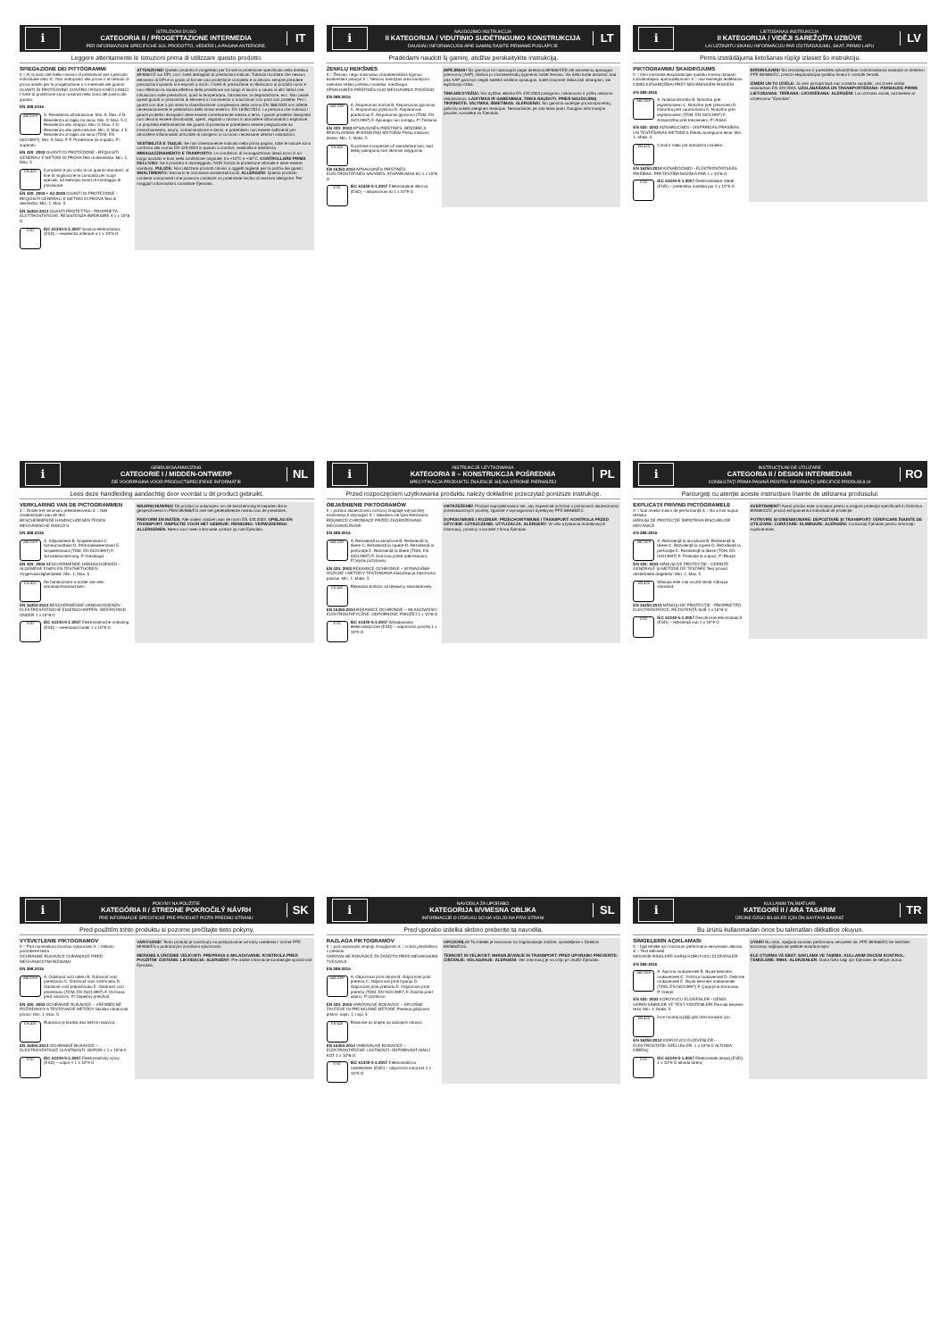i
ISTRUZIONI D'USO
CATEGORIA II / PROGETTAZIONE INTERMEDIA
PER INFORMAZIONI SPECIFICHE SUL PRODOTTO, VEDERE LA PAGINA ANTERIORE.
IT
Leggere attentamente le istruzioni prima di utilizzare questo prodotto.
SPIEGAZIONE DEI PITTOGRAMMI
0 = Al di sotto del livello minimo di prestazioni per il pericolo individuale dato X= Non sottoposto alla prova o al metodo di prova adatto per la progettazione o il materiale del guanto
GUANTI DI PROTEZIONE CONTRO I RISCHI MECCANICI
I livelli di protezione sono misurati nella zona del palmo del guanto.
EN 388:2016
ABCDEF
A. Resistenza all'abrasione, Min. 0; Max. 4 B. Resistenza al taglio da lama, Min. 0; Max. 5 C. Resistenza allo strappo, Min. 0; Max. 4 D. Resistenza alla perforazione, Min. 0; Max. 4 E. Resistenza al taglio da lama (TDM, EN ISO13997), Min. A; Max. F F. Protezione da impatto, P= superato
EN 420: 2003 GUANTI DI PROTEZIONE - REQUISITI GENERALI E METODI DI PROVA Test di destrezza: Min. 1; Max. 5
EN 420
Il prodotto è più corto di un guanto standard, al fine di migliorarne la comodità per scopi speciali, ad esempio lavori di montaggio di precisione.
EN 420: 2003 + A1:2009 GUANTI DI PROTEZIONE - REQUISITI GENERALI E METODI DI PROVA Test di destrezza: Min. 1; Max. 5
EN 16350:2014 GUANTI PROTETTIVI - PROPRIETÀ ELETTROSTATICHE. RESISTENZA INFERIORE A 1 x 10^8 Ω
ESD
IEC 61340-5-1:2007 Scarica elettrostatica (ESD) – resistenza inferiore a 1 x 10^9 Ω
ATTENZIONE! Questo prodotto è progettato per fornire la protezione specificata nella direttiva 89/686/CE sui DPI, con i livelli dettagliati di prestazioni indicati. Tuttavia ricordate che nessun elemento di DPI è in grado di fornire una protezione completa e si devono sempre prendere precauzioni quando si è esposti a rischi. I livelli di prestazione si riferiscono ai prodotti nuovi e non riflettono la durata effettiva della protezione sul luogo di lavoro a causa di altri fattori che influiscono sulle prestazioni, quali la temperatura, l'abrasione, la degradazione, ecc. Non usare questi guanti in prossimità di elementi in movimento o macchinari con parti non protette. Per i guanti con due o più strati la classificazione complessiva della norma EN 388:2003 non riflette necessariamente le prestazioni dello strato esterno. EN 16350:2014: La persona che indossa i guanti protettivi dissipativi deve essere correttamente messa a terra. I guanti protettivi dissipativi non devono essere disimballati, aperti, regolati o rimossi in atmosfere infiammabili o esplosive. Le proprietà elettrostatiche dei guanti di protezione potrebbero essere pregiudicate da invecchiamento, usura, contaminazione e danni, e potrebbero non essere sufficienti per atmosfere infiammabili arricchite di ossigeno in cui sono necessarie ulteriori valutazioni.
VESTIBILITÀ E TAGLIE: Se non diversamente indicato nella prima pagina, tutte le misure sono conformi alla norma EN 420:2003 in quanto a comfort, vestibilità e destrezza. IMMAGAZZINAMENTO E TRASPORTO: Le condizioni di immagazzinato ideali sono in un luogo asciutto e buio nella confezione originale, tra +10°C e +30°C. CONTROLLARE PRIMA DELL'USO: Se il prodotto è danneggiato, NON fornirà la protezione ottimale e deve essere sostituito. PULIZIA: Non utilizzare prodotti chimici o oggetti taglienti per la pulizia dei guanti. SMALTIMENTO: Secondo le normative ambientali locali. ALLERGENI: Questo prodotto contiene componenti che possono costituire un potenziale rischio di reazioni allergiche. Per maggiori informazioni contattare Ejendals.
i
NAUDOJIMO INSTRUKCIJA
II KATEGORIJA / VIDUTINIO SUDĖTINGUMO KONSTRUKCIJA
DAUGIAU INFORMACIJOS APIE GAMINĮ RASITE PIRMAME PUSLAPYJE
LT
Pradėdami naudoti šį gaminį, atidžiai perskaitykite instrukciją.
ŽENKLŲ REIKŠMĖS
0 = Žemiau, negu minimalus charakteristikos lygmuo konkrečiam pavojui X = Nebuvo bandytas arba bandymo metodas netiko pirštinių modeliui, medžiagai.
APSAUGINĖS PIRŠTINĖS NUO MECHANINIO POVEIKIO
EN 388:2016
ABCDEF
A. Atsparumas trinčiai B. Atsparumas įpjovimui C. Atsparumas plyšimui D. Atsparumas pradūrimui E. Atsparumas įpjovimui (TDM, EN ISO13997) F. Apsauga nuo smūgių, P=Tinkama
EN 420: 2003 APSAUGINĖS PIRŠTINĖS. BENDRIEJI REIKALAVIMAI IR BANDYMŲ METODAI Pirštų miklumo testas: Min. 1; Maks. 5
EN 420
Ši pirštinė trumpesnė už standartinę tam, kad teiktų patogumą tam tikromis sąlygomis.
EN 16350:2014 APSAUGINĖS PIRŠTINĖS. ELEKTROSTATINĖS SAVYBĖS. ATSPARUMAS IKI 1 x 10^8 Ω
ESD
IEC 61340-5-1:2007 Elektrostatinė iškrova (ESD) – atsparumas iki 1 x 10^9 Ω
ĮSPĖJIMAS! Šis gaminys turi apsaugoti pagal direktyvą 89/686/EEB dėl asmeninių apsaugos priemonių (AAP), tikslius jo charakteristikų lygmenis rasite žemiau. Vis dėlto turite atsiminti, kad joks AAP gaminys negali suteikti visiškos apsaugos, todėl visuomet reikia būti atsargiam, kai egzistuoja rizika.
TINKAMI DYDŽIAI. Visi dydžiai atitinka EN 420:2003 patogumo, tinkamumo ir pirštų miklumo reikalavimus. LAIKYMAS IR GABENIMAS. TINKA NAUDOTI. PRIEŠ NAUDOJIMĄ TIKRINKITE. VALYMAS. IŠMETIMAS. ALERGENAI. Šio gaminio sudėtyje yra komponentų, galinčių sukelti alergines reakcijas. Nenaudokite, jei oda labai jautri. Daugiau informacijos gausite, susisiekę su Ejendals.
i
LIETOŠANAS INSTRUKCIJA
II KATEGORIJA / VIDĒJI SAREŽĢĪTA UZBŪVE
LAI UZZINĀTU SĪKĀKU INFORMĀCIJU PAR IZSTRĀDĀJUMU, SKAT. PIRMO LAPU
LV
Pirms izstrādājuma lietošanas rūpīgi izlasiet šo instrukciju.
PIKTOGRAMMU SKAIDROJUMS
0 = zem minimālā ekspluatācijas īpašību līmeņa dotajam individuālajam apdraudējumam X = nav iesniegts testēšanai
CIMDI AIZSARDZĪBAI PRET MEHĀNISKIEM RISKIEM
EN 388:2016
ABCDEF
A. Nodilumizturība B. Noturība pret iegriezumiem C. Noturība pret plīsumiem D. Noturība pret caurduršanu E. Noturība pret iegriezumiem (TDM, EN ISO13997) F. Aizsardzība pret triecieniem, P=Atbilst
EN 420: 2003 AIZSARGCIMDI - VISPĀRĪGĀS PRASĪBAS UN TESTĒŠANAS METODES Pirkstu kustīguma tests: Min. 1; Maks. 5
EN 420
Cimdi ir īsāki par standarta cimdiem.
EN 16350:2014 AIZSARGCIMDI - ELEKTROSTATISKĀS ĪPAŠĪBAS. PRETESTĪBA MAZĀKA PAR 1 x 10^8 Ω
ESD
IEC 61340-5-1:2007 Elektrostatiskā izlāde (ESD) – pretestība mazāka par 1 x 10^9 Ω
BRĪDINĀJUMS! Šis izstrādājums ir paredzēts aizsardzības nodrošināšanai saskaņā ar direktīvu PPE 89/686/EC, precīzi ekspluatācijas īpašību līmeņi ir norādīti zemāk.
IZMĒRI UN TO IZVĒLE: Ja vien pirmajā lapā nav norādīts savādāk, visi izmēri atbilst standartam EN 420:2003. UZGLABĀŠANA UN TRANSPORTĒŠANA: PĀRBAUDE PIRMS LIETOŠANAS: TĪRĪŠANA: LIKVIDĒŠANA: ALERĢĒNI: Lai uzzinātu vairāk, sazinieties ar uzņēmumu "Ejendals".
i
GEBRUIKSAANWIJZING
CATEGORIE I / MIDDEN-ONTWERP
ZIE VOORPAGINA VOOR PRODUCTSPECIFIEKE INFORMATIE
NL
Lees deze handleiding aandachtig door voordat u dit product gebruikt.
VERKLARING VAN DE PICTOGRAMMEN
0 = Onder het minimum prestatieniveau X = Niet onderworpen aan de test
BESCHERMENDE HANDSCHOENEN TEGEN MECHANISCHE RISICO'S
EN 388:2016
ABCDEF
A. Slijtvastheid B. Snijweerstand C. Scheurvastheid D. Perforatieweerstand E. Snijweerstand (TDM, EN ISO13997) F. Schokbescherming, P=Geslaagd
EN 420: 2003 BESCHERMENDE HANDSCHOENEN – ALGEMENE EISEN EN TESTMETHODEN Vingervaardigheidstest: Min. 1; Max. 5
EN 420
De handschoen is korter dan een standaardhandschoen.
EN 16350:2014 BESCHERMENDE HANDSCHOENEN - ELEKTROSTATISCHE EIGENSCHAPPEN. WEERSTAND ONDER 1 x 10^8 Ω
ESD
IEC 61340-5-1:2007 Elektrostatische ontlading (ESD) – weerstand onder 1 x 10^9 Ω
WAARSCHUWING! Dit product is ontworpen om de bescherming te bepalen die is gespecificeerd in PBM 89/686/EG met het gedetailleerde niveau van de prestaties.
PASVORM EN MATEN: Alle maten voldoen aan de norm EN 420:2003. OPSLAG EN TRANSPORT: INSPECTIE VOOR HET GEBRUIK: REINIGING: VERWIJDERING: ALLERGENEN: Neem voor meer informatie contact op met Ejendals.
i
INSTRUKCJE UŻYTKOWANIA
KATEGORIA II – KONSTRUKCJA POŚREDNIA
SPECYFIKACJA PRODUKTU ZNAJDUJE SIĘ NA STRONIE PIERWSZEJ
PL
Przed rozpoczęciem użytkowania produktu należy dokładnie przeczytać poniższe instrukcje.
OBJAŚNIENIE PIKTOGRAMÓW
0 = poziom skuteczności ochrony znajduje się poniżej minimalnych wymagań X = rękawica nie była testowana
RĘKAWICE CHRONIĄCE PRZED ZAGROŻENIAMI MECHANICZNYMI
EN 388:2016
ABCDEF
A. Rezistență la abrazivne B. Rezistență la tăiere C. Rezistență la rupere D. Rezistență la perforaţie E. Rezistență la tăiere (TDM, EN ISO13997) F. Ochrona przed uderzeniami, P=wynik pozytywny
EN 420: 2003 RĘKAWICE OCHRONNE – WYMAGANIA OGÓLNE I METODY TESTOWANIA Klasyfikacja zręczności palców: Min. 1; Maks. 5
EN 420
Rękawica krótsza od rękawicy standardowej.
EN 16350:2014 RĘKAWICE OCHRONNE – WŁAŚCIWOŚCI ELEKTROSTATYCZNE. ODPORNOŚĆ PONIŻEJ 1 x 10^8 Ω
ESD
IEC 61340-5-1:2007 Wyładowania elektrostatyczne (ESD) – odporność poniżej 1 x 10^9 Ω
OSTRZEŻENIE! Produkt zaprojektowano tak, aby zapewniał ochronę o poziomach skuteczności przedstawionych poniżej, zgodnie z wymaganiami dyrektywy PPE 89/686/EC.
DOPASOWANIE I ROZMIAR: PRZECHOWYWANIE I TRANSPORT: KONTROLA PRZED UŻYCIEM: CZYSZCZENIE: UTYLIZACJA: ALERGENY: W celu uzyskania dodatkowych informacji, prosimy o kontakt z firmą Ejendals.
i
INSTRUCŢIUNI DE UTILIZARE
CATEGORIA II / DESIGN INTERMEDIAR
CONSULTAŢI PRIMA PAGINĂ PENTRU INFORMAŢII SPECIFICE PRODUSULUI
RO
Parcurgeți cu atenție aceste instrucțiuni înainte de utilizarea produsului.
EXPLICAŢII PRIVIND PICTOGRAMELE
0 = Sub nivelul minim de performanţă X = Nu a fost supus testului
MĂNUŞI DE PROTECŢIE ÎMPOTRIVA RISCURILOR MECANICE
EN 388:2016
ABCDEF
A. Rezistenţă la abraziune B. Rezistenţă la tăiere C. Rezistenţă la rupere D. Rezistenţă la perforaţie E. Rezistenţă la tăiere (TDM, EN ISO13997) F. Protecţie la impact, P=Reuşit
EN 420: 2003 MĂNUŞI DE PROTECŢIE - CERINŢE GENERALE ŞI METODE DE TESTARE Test privind dexteritatea degetelor: Min. 1; Max. 5
EN 420
Mănuşa este mai scurtă decât mănuşa standard.
EN 16350:2014 MĂNUŞI DE PROTECŢIE - PROPRIETĂŢI ELECTROSTATICE. REZISTENŢĂ SUB 1 x 10^8 Ω
ESD
IEC 61340-5-1:2007 Descărcare electrostatică (ESD) – rezistenţă sub 1 x 10^9 Ω
AVERTISMENT! Acest produs este conceput pentru a asigura protecţia specificată în Directiva 89/686/CEE privind echipamentul individual de protecţie.
POTRIVIRE ŞI DIMENSIONARE: DEPOZITARE ŞI TRANSPORT: VERIFICARE ÎNAINTE DE UTILIZARE: CURĂŢARE: ELIMINARE: ALERGENI: Contactaţi Ejendals pentru informaţii suplimentare.
i
POKYNY NA POUŽITIE
KATEGÓRIA II / STREDNE POKROČILÝ NÁVRH
PRE INFORMÁCIE ŠPECIFICKÉ PRE PRODUKT POZRI PREDNÚ STRANU
SK
Pred použitím tohto produktu si pozorne prečítajte tieto pokyny.
VYSVETLENIE PIKTOGRAMOV
0 = Pod minimálnou úrovňou výkonnosti X = Nebolo podrobené testu
OCHRANNÉ RUKAVICE CHRÁNIACE PRED MECHANICKÝMI RIZIKAMI
EN 388:2016
ABCDEF
A. Odolnosť voči oderu B. Odolnosť voči prerezaniu C. Odolnosť voči roztrhnutiu D. Odolnosť voči prepichnutiu E. Odolnosť voči prerezaniu (TDM, EN ISO13997) F. Ochrana pred nárazom, P=Úspešný priechod
EN 420: 2003 OCHRANNÉ RUKAVICE – VŠEOBECNÉ POŽIADAVKY A TESTOVACIE METÓDY Skúška obratnosti prstov: Min. 1; Max. 5
EN 420
Rukavica je kratšia ako bežná rukavica.
EN 16350:2014 OCHRANNÉ RUKAVICE – ELEKTROSTATICKÉ VLASTNOSTI. ODPOR < 1 x 10^8 Ω
ESD
IEC 61340-5-1:2007 Elektrostatický výboj (ESD) – odpor < 1 x 10^9 Ω
VAROVANIE! Tento produkt je navrhnutý na poskytovanie ochrany uvedenej v norme PPE 89/686/ES s podrobnými úrovňami výkonnosti.
MERANIE A URČENIE VEĽKOSTI: PREPRAVA A SKLADOVANIE: KONTROLA PRED POUŽITÍM: ČISTENIE: LIKVIDÁCIA: ALERGÉNY: Pre ďalšie informácie kontaktujte spoločnosť Ejendals.
i
NAVODILA ZA UPORABO
KATEGORIJA II/VMESNA OBLIKA
INFORMACIJE O IZDELKU SO NA VOLJO NA PRVI STRANI
SL
Pred uporabo izdelka skrbno preberite ta navodila.
RAZLAGA PIKTOGRAMOV
0 = pod najmanjšo stopnjo zmogljivosti X = ni bilo predloženo v preskus
VAROVALNE ROKAVICE ZA ZAŠČITO PRED MEHANSKIMI TVEGANJI
EN 388:2016
ABCDEF
A. Odpornost proti obrabi B. Odpornost proti prerezu C. Odpornost proti trganju D. Odpornost proti prebodu E. Odpornost proti prerezu (TDM, EN ISO13997) F. Zaščita pred udarci, P=pozitivno
EN 420: 2003 VAROVALNE ROKAVICE – SPLOŠNE ZAHTEVE IN PRESKUSNE METODE Preskus gibljivosti prstov: najm. 1; najv. 5
EN 420
Rokavice so krajše od običajnih rokavic.
EN 16350:2014 VAROVALNE ROKAVICE – ELEKTROSTATIČNE LASTNOSTI. ODPORNOST MANJ KOT 1 x 10^8 Ω
ESD
IEC 61340-5-1:2007 Elektrostatična razelektritev (ESD) – odpornost manj kot 1 x 10^9 Ω
OPOZORILO! Ta izdelek je zasnovan za zagotavljanje zaščite, opredeljene v Direktivi 89/686/EGS.
TESNOST IN VELIKOST: SHRANJEVANJE IN TRANSPORT: PRED UPORABO PREVERITE: ČIŠČENJE: ODLAGANJE: ALERGENI: Več informacij je na voljo pri družbi Ejendals.
i
KULLANIM TALİMATLARI
KATEGORİ II / ARA TASARIM
ÜRÜNE ÖZGÜ BİLGİLER İÇİN ÖN SAYFAYA BAKINIZ
TR
Bu ürünü kullanmadan önce bu talimatları dikkatlice okuyun.
SİMGELERİN AÇIKLAMASI
0 = İlgili tehlike için minimum performans seviyesinin altında X = Test edilmedi
MEKANİK RİSKLERE KARŞI KORUYUCU ELDİVENLER
EN 388:2016
ABCDEF
A. Aşınma mukavemeti B. Bıçak kesmesi mukavemeti C. Yırtılma mukavemeti D. Delinme mukavemeti E. Bıçak kesmesi mukavemeti (TDM, EN ISO13997) F. Çarpışma Koruması, P=Geçer
EN 420: 2003 KORUYUCU ELDİVENLER - GENEL GEREKSİNİMLER VE TEST YÖNTEMLERİ Parmak becerisi testi: Min. 1; Maks. 5
EN 420
İnce montaj işçiliği gibi özel amaçlar için.
EN 16350:2014 KORUYUCU ELDİVENLER - ELEKTROSTATİK ÖZELLİKLER. 1 x 10^8 Ω ALTINDA DİRENÇ
ESD
IEC 61340-5-1:2007 Elektrostatik deşarj (ESD); 1 x 10^9 Ω altında direnç
UYARI! Bu ürün, aşağıda sunulan performans seviyeleri ile, PPE 89/686/EC'de belirtilen korumayı sağlayacak şekilde tasarlanmıştır.
ELE OTURMA VE EBAT: SAKLAMA VE TAŞIMA: KULLANIM ÖNCESİ KONTROL: TEMİZLEME: İMHA: ALERJENLER: Daha fazla bilgi için Ejendals ile iletişim kurun.